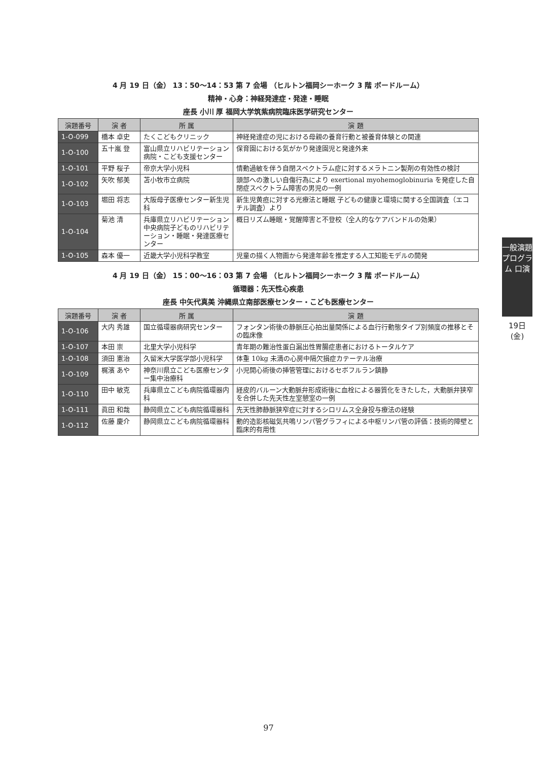4 月 19 日（金） 13：50〜14：53 第 7 会場 （ヒルトン福岡シーホーク 3 階 ボードルーム）
精神・心身：神経発達症・発達・睡眠
座長 小川 厚 福岡大学筑紫病院臨床医学研究センター
| 演題番号 | 演 者 | 所 属 | 演 題 |
| --- | --- | --- | --- |
| 1-O-099 | 橋本 卓史 | たくこどもクリニック | 神経発達症の児における母親の養育行動と被養育体験との関連 |
| 1-O-100 | 五十嵐 登 | 富山県立リハビリテーション病院・こども支援センター | 保育園における気がかり発達園児と発達外来 |
| 1-O-101 | 平野 桜子 | 帝京大学小児科 | 情動過敏を伴う自閉スペクトラム症に対するメラトニン製剤の有効性の検討 |
| 1-O-102 | 矢吹 郁美 | 苫小牧市立病院 | 頭部への激しい自傷行為により exertional myohemoglobinuria を発症した自閉症スペクトラム障害の男児の一例 |
| 1-O-103 | 堀田 将志 | 大阪母子医療センター新生児科 | 新生児黄疸に対する光療法と睡眠 子どもの健康と環境に関する全国調査（エコチル調査）より |
| 1-O-104 | 菊池 清 | 兵庫県立リハビリテーション中央病院子どものリハビリテーション・睡眠・発達医療センター | 概日リズム睡眠・覚醒障害と不登校（全人的なケアバンドルの効果） |
| 1-O-105 | 森本 優一 | 近畿大学小児科学教室 | 児童の描く人物画から発達年齢を推定する人工知能モデルの開発 |
4 月 19 日（金） 15：00〜16：03 第 7 会場 （ヒルトン福岡シーホーク 3 階 ボードルーム）
循環器：先天性心疾患
座長 中矢代真美 沖縄県立南部医療センター・こども医療センター
| 演題番号 | 演 者 | 所 属 | 演 題 |
| --- | --- | --- | --- |
| 1-O-106 | 大内 秀雄 | 国立循環器病研究センター | フォンタン術後の静脈圧心拍出量関係による血行行動態タイプ別頻度の推移とその臨床像 |
| 1-O-107 | 本田 崇 | 北里大学小児科学 | 青年期の難治性蛋白漏出性胃腸症患者におけるトータルケア |
| 1-O-108 | 須田 憲治 | 久留米大学医学部小児科学 | 体重 10kg 未満の心房中隔欠損症カテーテル治療 |
| 1-O-109 | 梶濱 あや | 神奈川県立こども医療センター集中治療科 | 小児開心術後の挿管管理におけるセボフルラン鎮静 |
| 1-O-110 | 田中 敏克 | 兵庫県立こども病院循環器内科 | 経皮的バルーン大動脈弁形成術後に血栓による器質化をきたした，大動脈弁狭窄を合併した先天性左室憩室の一例 |
| 1-O-111 | 眞田 和哉 | 静岡県立こども病院循環器科 | 先天性肺静脈狭窄症に対するシロリムス全身投与療法の経験 |
| 1-O-112 | 佐藤 慶介 | 静岡県立こども病院循環器科 | 動的造影核磁気共鳴リンパ管グラフィによる中枢リンパ管の評価：技術的障壁と臨床的有用性 |
一般演題プログラム 口演
19日(金)
97